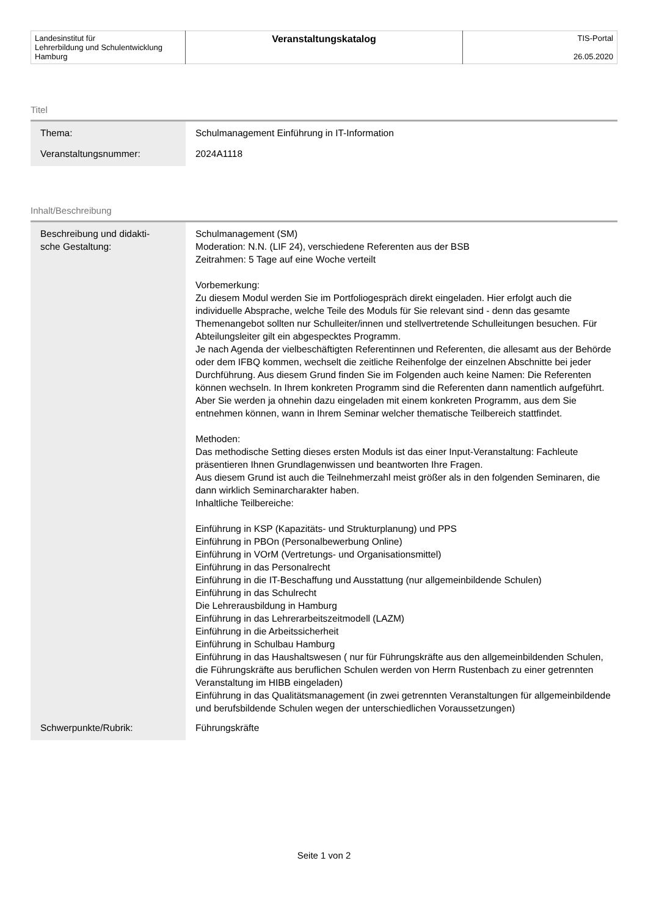| Landesinstitut für Lehrerbildung und Schulentwicklung Hamburg | Veranstaltungskatalog | TIS-Portal 26.05.2020 |
Titel
| Thema: | Schulmanagement Einführung in IT-Information |
| Veranstaltungsnummer: | 2024A1118 |
Inhalt/Beschreibung
| Beschreibung und didakti- sche Gestaltung: | Schulmanagement (SM) Moderation: N.N. (LIF 24), verschiedene Referenten aus der BSB Zeitrahmen: 5 Tage auf eine Woche verteilt Vorbemerkung: Zu diesem Modul werden Sie im Portfoliogespräch direkt eingeladen. Hier erfolgt auch die individuelle Absprache, welche Teile des Moduls für Sie relevant sind - denn das gesamte Themenangebot sollten nur Schulleiter/innen und stellvertretende Schulleitungen besuchen. Für Abteilungsleiter gilt ein abgespecktes Programm. Je nach Agenda der vielbeschäftigten Referentinnen und Referenten, die allesamt aus der Behörde oder dem IFBQ kommen, wechselt die zeitliche Reihenfolge der einzelnen Abschnitte bei jeder Durchführung. Aus diesem Grund finden Sie im Folgenden auch keine Namen: Die Referenten können wechseln. In Ihrem konkreten Programm sind die Referenten dann namentlich aufgeführt. Aber Sie werden ja ohnehin dazu eingeladen mit einem konkreten Programm, aus dem Sie entnehmen können, wann in Ihrem Seminar welcher thematische Teilbereich stattfindet. Methoden: Das methodische Setting dieses ersten Moduls ist das einer Input-Veranstaltung: Fachleute präsentieren Ihnen Grundlagenwissen und beantworten Ihre Fragen. Aus diesem Grund ist auch die Teilnehmerzahl meist größer als in den folgenden Seminaren, die dann wirklich Seminarcharakter haben. Inhaltliche Teilbereiche: Einführung in KSP (Kapazitäts- und Strukturplanung) und PPS Einführung in PBOn (Personalbewerbung Online) Einführung in VOrM (Vertretungs- und Organisationsmittel) Einführung in das Personalrecht Einführung in die IT-Beschaffung und Ausstattung (nur allgemeinbildende Schulen) Einführung in das Schulrecht Die Lehrerausbildung in Hamburg Einführung in das Lehrerarbeitszeitmodell (LAZM) Einführung in die Arbeitssicherheit Einführung in Schulbau Hamburg Einführung in das Haushaltswesen ( nur für Führungskräfte aus den allgemeinbildenden Schulen, die Führungskräfte aus beruflichen Schulen werden von Herrn Rustenbach zu einer getrennten Veranstaltung im HIBB eingeladen) Einführung in das Qualitätsmanagement (in zwei getrennten Veranstaltungen für allgemeinbildende und berufsbildende Schulen wegen der unterschiedlichen Voraussetzungen) |
| Schwerpunkte/Rubrik: | Führungskräfte |
Seite 1 von 2